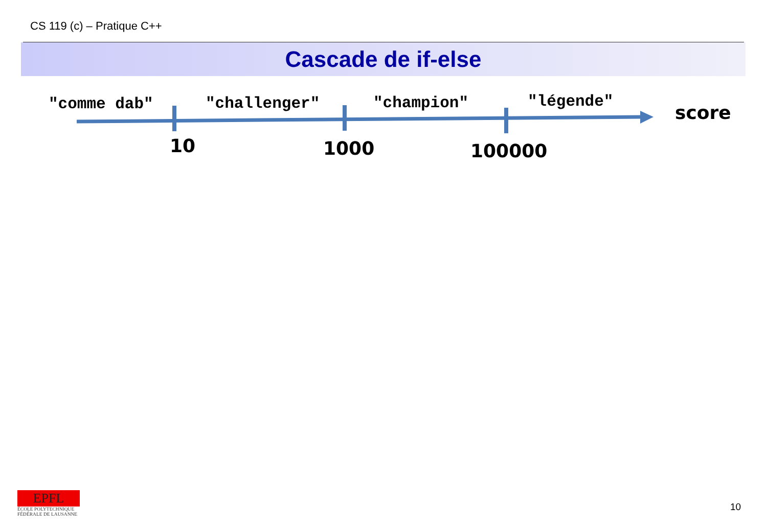CS 119 (c) – Pratique C++
Cascade de if-else
"comme dab" "challenger" "champion" "légende"
score
10 1000 100000
EPFL
ÉCOLE POLYTECHNIQUE
FÉDÉRALE DE LAUSANNE
10